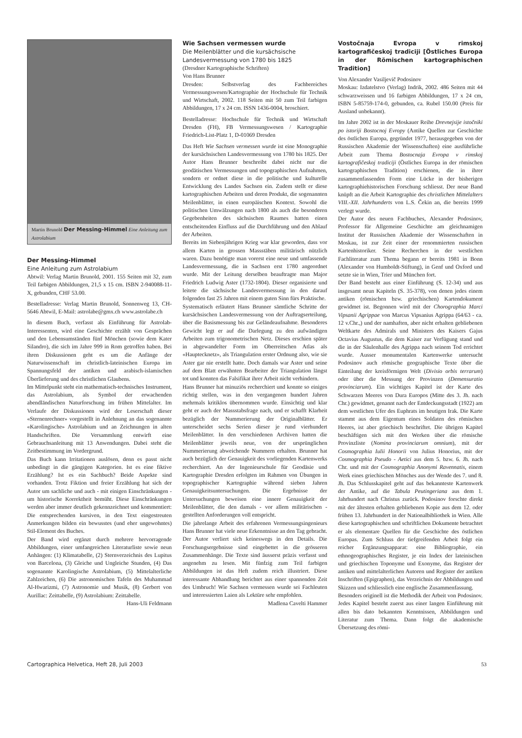Martin Brunold Der Messing-Himmel Eine Anleitung zum Astrolabium
Der Messing-Himmel
Eine Anleitung zum Astrolabium
Abtwil: Verlag Martin Brunold, 2001. 155 Seiten mit 32, zum Teil farbigen Abbildungen, 21,5 x 15 cm. ISBN 2-940088-11-X, gebunden, CHF 53.00.
Bestelladresse: Verlag Martin Brunold, Sonnenweg 13, CH-5646 Abtwil, E-Mail: astrolabe@gmx.ch www.astrolabe.ch
In diesem Buch, verfasst als Einführung für Astrolab-Interessenten, wird eine Geschichte erzählt von Gesprächen und den Lebensumständen fünf Mönchen (sowie dem Kater Silandro), die sich im Jahre 999 in Rom getroffen haben. Bei ihren Diskussionen geht es um die Anfänge der Naturwissenschaft im christlich-lateinischen Europa im Spannungsfeld der antiken und arabisch-islamischen Überlieferung und des christlichen Glaubens.
Im Mittelpunkt steht ein mathematisch-technisches Instrument, das Astrolabium, als Symbol der erwachenden abendländischen Naturforschung im frühen Mittelalter. Im Verlaufe der Diskussionen wird der Leserschaft dieser «Sternenrechner» vorgestellt in Anlehnung an das sogenannte «Karolingische» Astrolabium und an Zeichnungen in alten Handschriften. Die Versammlung entwirft eine Gebrauchsanleitung mit 13 Anwendungen. Dabei steht die Zeitbestimmung im Vordergrund.
Das Buch kann Irritationen auslösen, denn es passt nicht unbedingt in die gängigen Kategorien. Ist es eine fiktive Erzählung? Ist es ein Sachbuch? Beide Aspekte sind vorhanden. Trotz Fiktion und freier Erzählung hat sich der Autor um sachliche und auch - mit einigen Einschränkungen - um historische Korrektheit bemüht. Diese Einschränkungen werden aber immer deutlich gekennzeichnet und kommentiert: Die entsprechenden kursiven, in den Text eingestreuten Anmerkungen bilden ein bewusstes (und eher ungewohntes) Stil-Element des Buches.
Der Band wird ergänzt durch mehrere hervorragende Abbildungen, einer umfangreichen Literaturliste sowie neun Anhängen: (1) Klimatabelle, (2) Sternverzeichnis des Lupitus von Barcelona, (3) Gleiche und Ungleiche Stunden, (4) Das sogenannte Karolingische Astrolabium, (5) Mittelalterliche Zahlzeichen, (6) Die astronomischen Tafeln des Muhammad Al-Hwarizmi, (7) Astronomie und Musik, (8) Gerbert von Aurillac: Zeittabelle, (9) Astrolabium: Zeittabelle.
Hans-Uli Feldmann
Wie Sachsen vermessen wurde
Die Meilenblätter und die kursächsische Landesvermessung von 1780 bis 1825
(Dresdner Kartographische Schriften)
Von Hans Brunner
Dresden: Selbstverlag des Fachbereiches Vermessungswesen/Kartographie der Hochschule für Technik und Wirtschaft, 2002. 118 Seiten mit 50 zum Teil farbigen Abbildungen, 17 x 24 cm. ISSN 1436-0004, broschiert.
Bestelladresse: Hochschule für Technik und Wirtschaft Dresden (FH), FB Vermessungswesen / Kartographie Friedrich-List-Platz 1, D-01069 Dresden
Das Heft Wie Sachsen vermessen wurde ist eine Monographie der kursächsischen Landesvermessung von 1780 bis 1825. Der Autor Hans Brunner beschreibt dabei nicht nur die geodätischen Vermessungen und topographischen Aufnahmen, sondern er ordnet diese in die politische und kulturelle Entwicklung des Landes Sachsen ein. Zudem stellt er diese kartographischen Arbeiten und deren Produkt, die sogenannten Meilenblätter, in einen europäischen Kontext. Sowohl die politischen Umwälzungen nach 1800 als auch die besonderen Gegebenheiten des sächsischen Raumes hatten einen entscheitenden Einfluss auf die Durchführung und den Ablauf der Arbeiten.
Bereits im Siebenjährigen Krieg war klar geworden, dass vor allem Karten in grossen Massstäben militärisch nützlich waren. Dazu benötigte man vorerst eine neue und umfassende Landesvermessung, die in Sachsen erst 1780 angeordnet wurde. Mit der Leitung derselben beauftragte man Major Friedrich Ludwig Aster (1732-1804). Dieser organisierte und leitete die sächsische Landesvermessung in den darauf folgenden fast 25 Jahren mit einem guten Sinn fürs Praktische.
Systematisch erläutert Hans Brunner sämtliche Schritte der kursächsischen Landesvermessung von der Auftragserteilung, über die Basismessung bis zur Geländeaufnahme. Besonderes Gewicht legt er auf die Darlegung zu den aufwändigen Arbeiten zum trigonometrischen Netz. Dieses erschien später in abgewandelter Form im Oberreitschen Atlas als «Hauptecknetz», als Triangulation erster Ordnung also, wie sie Aster gar nie erstellt hatte. Doch damals war Aster und seine auf dem Blatt erwähnten Bearbeiter der Triangulation längst tot und konnten das Falsifikat ihrer Arbeit nicht verhindern.
Hans Brunner hat minuziös recherchiert und konnte so einiges richtig stellen, was in den vergangenen hundert Jahren mehrmals kritiklos übernommen wurde. Einsichtig und klar geht er auch der Massstabsfrage nach, und er schafft Klarheit bezüglich der Nummerierung der Originalblätter. Er unterscheidet sechs Serien dieser je rund vierhundert Meilenblätter. In den verschiedenen Archiven hatten die Meilenblätter jeweils neue, von der ursprünglichen Nummerierung abweichende Nummern erhalten. Brunner hat auch bezüglich der Genauigkeit des vorliegenden Kartenwerks recherchiert. An der Ingenieurschule für Geodäsie und Kartographie Dresden erfolgten im Rahmen von Übungen in topographischer Kartographie während sieben Jahren Genauigkeitsuntersuchungen. Die Ergebnisse der Untersuchungen beweisen eine innere Genauigkeit der Meilenblätter, die den damals - vor allem militärischen - gestellten Anforderungen voll entspricht.
Die jahrelange Arbeit des erfahrenen Vermessungsingenieurs Hans Brunner hat viele neue Erkenntnisse an den Tag gebracht. Der Autor verliert sich keineswegs in den Details. Die Forschungsergebnisse sind eingebettet in die grösseren Zusammenhänge. Die Texte sind äusserst präzis verfasst und angenehm zu lesen. Mit fünfzig zum Teil farbigen Abbildungen ist das Heft zudem reich illustriert. Diese interessante Abhandlung berichtet aus einer spannenden Zeit des Umbruch! Wie Sachsen vermessen wurde sei Fachleuten und interessierten Laien als Lektüre sehr empfohlen.
Madlena Cavelti Hammer
Vostočnaja Evropa v rimskoj kartografičeskoj tradiciji [Östliches Europa in der Römischen kartographischen Tradition]
Von Alexander Vasiljevič Podosinov
Moskau: Izdatelstvo (Verlag) Indrik, 2002. 486 Seiten mit 44 schwarzweissen und 16 farbigen Abbildungen, 17 x 24 cm, ISBN 5-85759-174-0, gebunden, ca. Rubel 150.00 (Preis für Ausland unbekannt).
Im Jahre 2002 ist in der Moskauer Reihe Drevnejsije istočniki po istoriji Bostocnoj Evropy (Antike Quellen zur Geschichte des östlichen Europa, gegründet 1977, herausgegeben von der Russischen Akademie der Wissenschaften) eine ausführliche Arbeit zum Thema Bostocnaja Evropa v rimskoj kartografičeskoj tradiciji (Östliches Europa in der römischen kartographischen Tradition) erschienen, die in ihrer zusammenfassenden Form eine Lücke in der bisherigen kartographiehistorischen Forschung schliesst. Der neue Band knüpft an die Arbeit Kartographie des christlichen Mittelalters VIII.-XII. Jahrhunderts von L.S. Čekin an, die bereits 1999 verlegt wurde.
Der Autor des neuen Fachbuches, Alexander Podosinov, Professor für Allgemeine Geschichte am gleichnamigen Institut der Russischen Akademie der Wissenschaften in Moskau, ist zur Zeit einer der renommierten russischen Kartenhistoriker. Seine Recherchen in der westlichen Fachliteratur zum Thema begann er bereits 1981 in Bonn (Alexander von Humboldt-Stiftung), in Genf und Oxford und setzte sie in Wien, Trier und München fort.
Der Band besteht aus einer Einführung (S. 12-34) und aus insgesamt neun Kapiteln (S. 35-378), von denen jedes einem antiken (römischen bzw. griechischen) Kartendokument gewidmet ist. Begonnen wird mit der Chorographia Marci Vipsanii Agrippae von Marcus Vipsanius Agrippa (64/63 - ca. 12 v.Chr.,) und der namhaften, aber nicht erhalten gebliebenen Weltkarte des Admirals und Ministers des Kaisers Gajus Octavius Augustus, die dem Kaiser zur Verfügung stand und die in der Säulenhalle des Agrippa nach seinem Tod errichtet wurde. Ausser monumentalen Kartenwerke untersucht Podosinov auch römische geographische Texte über die Einteilung der kreisförmigen Welt (Divisio orbis terrarum) oder über die Messung der Provinzen (Demensuratio provinciarum). Ein wichtiges Kapitel ist der Karte des Schwarzen Meeres von Dura Europos (Mitte des 3. Jh. nach Chr.) gewidmet, genannt nach der Entdeckungsstadt (1922) am dem westlichen Ufer des Euphrats im heutigen Irak. Die Karte stammt aus dem Eigentum eines Soldaten des römischen Heeres, ist aber griechisch beschriftet. Die übrigen Kapitel beschäftigen sich mit den Werken über die römische Provinzliste (Nomina provinciarum omnium), mit der Cosmographia Iulii Honorii von Julius Honorius, mit der Cosmographia Pseudo - Aetici aus dem 5. bzw. 6. Jh. nach Chr. und mit der Cosmographia Anonymi Ravennatis, einem Werk eines griechischen Mönches aus der Wende des 7. und 8. Jh. Das Schlusskapitel geht auf das bekannteste Kartenwerk der Antike, auf die Tabula Peutingeriana aus dem 1. Jahrhundert nach Christus zurück. Podosinov forschte direkt mit der ältesten erhalten gebliebenen Kopie aus dem 12. oder frühen 13. Jahrhundert in der Nationalbibliothek in Wien. Alle diese kartographischen und schriftlichen Dokumente betrachtet er als elementare Quellen für die Geschichte des östlichen Europas. Zum Schluss der tiefgreifenden Arbeit folgt ein reicher Ergänzungsapparat: eine Bibliographie, ein ethnogeographisches Register, je ein Index der lateinischen und griechischen Toponyme und Exonyme, das Register der antiken und mittelalterlichen Autoren und Register der antiken Inschriften (Epigraphen), das Verzeichnis der Abbildungen und Skizzen und schliesslich eine englische Zusammenfassung.
Besonders originell ist die Methodik der Arbeit von Podosinov. Jedes Kapitel besteht zuerst aus einer langen Einführung mit allen bis dato bekannten Kenntnissen, Abbildungen und Literatur zum Thema. Dann folgt die akademische Übersetzung des römi-
Cartographica Helvetica, Heft 28, Juli 2003 53